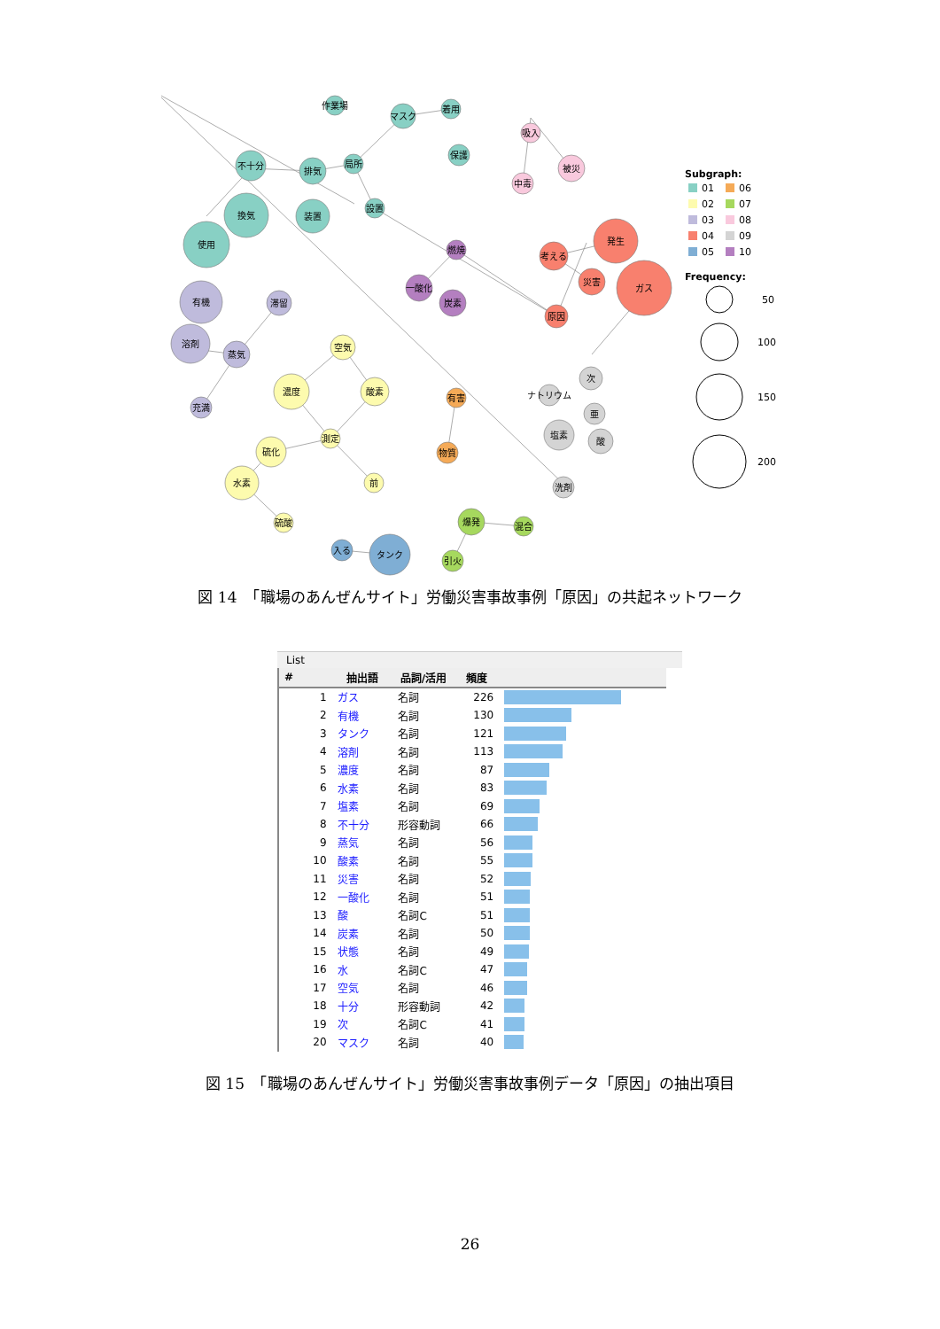作業場
マスク
着用
保護
不十分
排気
局所
設置
換気
装置
使用
有機
滞留
溶剤
蒸気
充満
空気
濃度
酸素
測定
硫化
水素
前
硫酸
吸入
被災
中毒
発生
考える
災害
ガス
原因
燃焼
一酸化
炭素
有害
物質
次
ナトリウム
亜
塩素
酸
洗剤
爆発
混合
引火
入る
タンク
Subgraph:
01
06
02
07
03
08
04
09
05
10
Frequency:
50
100
150
200
図 14　「職場のあんぜんサイト」労働災害事故事例「原因」の共起ネットワーク
List
| # | 抽出語 | 品詞/活用 | 頻度 | |
| --- | --- | --- | --- | --- |
| 1 | ガス | 名詞 | 226 | |
| 2 | 有機 | 名詞 | 130 | |
| 3 | タンク | 名詞 | 121 | |
| 4 | 溶剤 | 名詞 | 113 | |
| 5 | 濃度 | 名詞 | 87 | |
| 6 | 水素 | 名詞 | 83 | |
| 7 | 塩素 | 名詞 | 69 | |
| 8 | 不十分 | 形容動詞 | 66 | |
| 9 | 蒸気 | 名詞 | 56 | |
| 10 | 酸素 | 名詞 | 55 | |
| 11 | 災害 | 名詞 | 52 | |
| 12 | 一酸化 | 名詞 | 51 | |
| 13 | 酸 | 名詞C | 51 | |
| 14 | 炭素 | 名詞 | 50 | |
| 15 | 状態 | 名詞 | 49 | |
| 16 | 水 | 名詞C | 47 | |
| 17 | 空気 | 名詞 | 46 | |
| 18 | 十分 | 形容動詞 | 42 | |
| 19 | 次 | 名詞C | 41 | |
| 20 | マスク | 名詞 | 40 | |
図 15　「職場のあんぜんサイト」労働災害事故事例データ「原因」の抽出項目
26